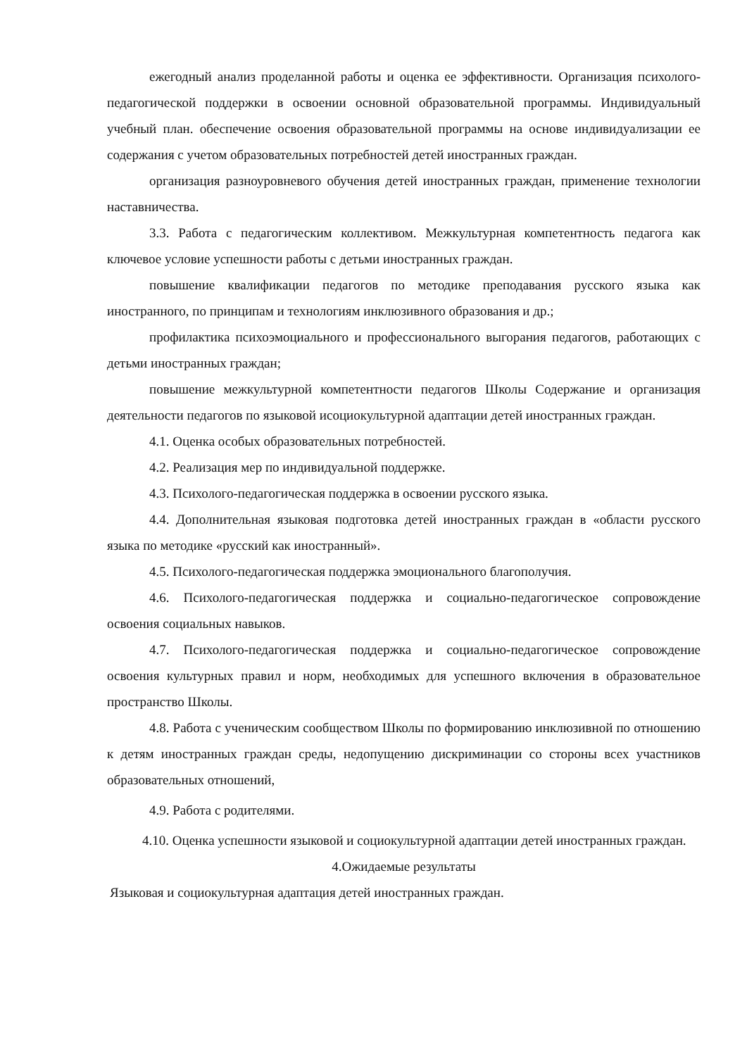ежегодный анализ проделанной работы и оценка ее эффективности. Организация психолого-педагогической поддержки в освоении основной образовательной программы. Индивидуальный учебный план. обеспечение освоения образовательной программы на основе индивидуализации ее содержания с учетом образовательных потребностей детей иностранных граждан.
организация разноуровневого обучения детей иностранных граждан, применение технологии наставничества.
3.3. Работа с педагогическим коллективом. Межкультурная компетентность педагога как ключевое условие успешности работы с детьми иностранных граждан.
повышение квалификации педагогов по методике преподавания русского языка как иностранного, по принципам и технологиям инклюзивного образования и др.;
профилактика психоэмоциального и профессионального выгорания педагогов, работающих с детьми иностранных граждан;
повышение межкультурной компетентности педагогов Школы Содержание и организация деятельности педагогов по языковой исоциокультурной адаптации детей иностранных граждан.
4.1. Оценка особых образовательных потребностей.
4.2. Реализация мер по индивидуальной поддержке.
4.3. Психолого-педагогическая поддержка в освоении русского языка.
4.4. Дополнительная языковая подготовка детей иностранных граждан в «области русского языка по методике «русский как иностранный».
4.5. Психолого-педагогическая поддержка эмоционального благополучия.
4.6. Психолого-педагогическая поддержка и социально-педагогическое сопровождение освоения социальных навыков.
4.7. Психолого-педагогическая поддержка и социально-педагогическое сопровождение освоения культурных правил и норм, необходимых для успешного включения в образовательное пространство Школы.
4.8. Работа с ученическим сообществом Школы по формированию инклюзивной по отношению к детям иностранных граждан среды, недопущению дискриминации со стороны всех участников образовательных отношений,
4.9. Работа с родителями.
4.10. Оценка успешности языковой и социокультурной адаптации детей иностранных граждан.
4.Ожидаемые результаты
Языковая и социокультурная адаптация детей иностранных граждан.